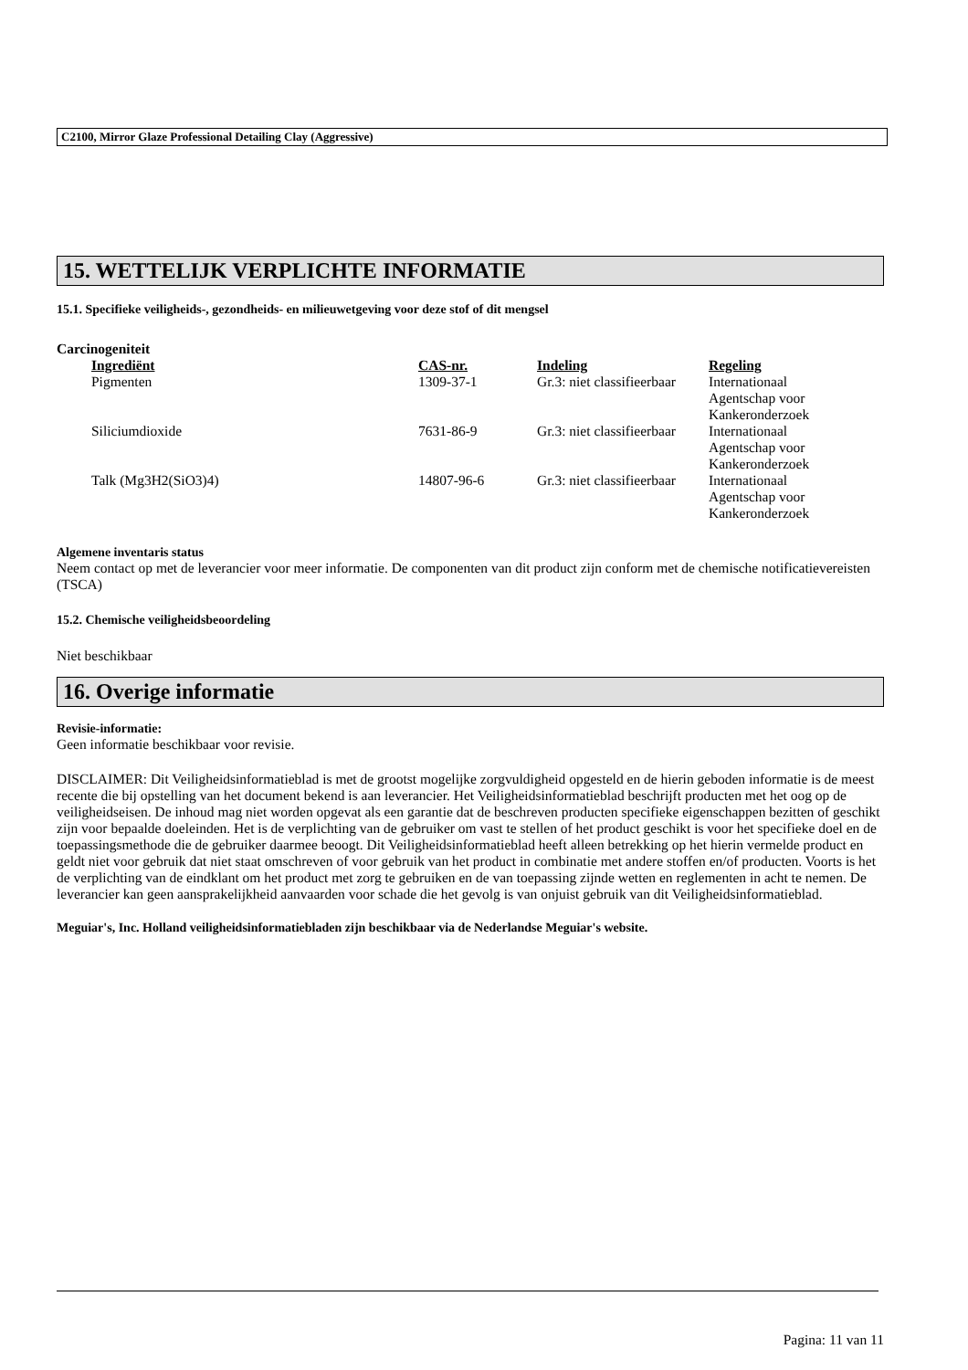C2100, Mirror Glaze Professional Detailing Clay (Aggressive)
15. WETTELIJK VERPLICHTE INFORMATIE
15.1. Specifieke veiligheids-, gezondheids- en milieuwetgeving voor deze stof of dit mengsel
Carcinogeniteit
| Ingrediënt | CAS-nr. | Indeling | Regeling |
| --- | --- | --- | --- |
| Pigmenten | 1309-37-1 | Gr.3: niet classifieerbaar | Internationaal Agentschap voor Kankeronderzoek |
| Siliciumdioxide | 7631-86-9 | Gr.3: niet classifieerbaar | Internationaal Agentschap voor Kankeronderzoek |
| Talk (Mg3H2(SiO3)4) | 14807-96-6 | Gr.3: niet classifieerbaar | Internationaal Agentschap voor Kankeronderzoek |
Algemene inventaris status
Neem contact op met de leverancier voor meer informatie. De componenten van dit product zijn conform met de chemische notificatievereisten (TSCA)
15.2. Chemische veiligheidsbeoordeling
Niet beschikbaar
16. Overige informatie
Revisie-informatie:
Geen informatie beschikbaar voor revisie.
DISCLAIMER: Dit Veiligheidsinformatieblad is met de grootst mogelijke zorgvuldigheid opgesteld en de hierin geboden informatie is de meest recente die bij opstelling van het document bekend is aan leverancier. Het Veiligheidsinformatieblad beschrijft producten met het oog op de veiligheidseisen. De inhoud mag niet worden opgevat als een garantie dat de beschreven producten specifieke eigenschappen bezitten of geschikt zijn voor bepaalde doeleinden. Het is de verplichting van de gebruiker om vast te stellen of het product geschikt is voor het specifieke doel en de toepassingsmethode die de gebruiker daarmee beoogt. Dit Veiligheidsinformatieblad heeft alleen betrekking op het hierin vermelde product en geldt niet voor gebruik dat niet staat omschreven of voor gebruik van het product in combinatie met andere stoffen en/of producten. Voorts is het de verplichting van de eindklant om het product met zorg te gebruiken en de van toepassing zijnde wetten en reglementen in acht te nemen. De leverancier kan geen aansprakelijkheid aanvaarden voor schade die het gevolg is van onjuist gebruik van dit Veiligheidsinformatieblad.
Meguiar's, Inc. Holland veiligheidsinformatiebladen zijn beschikbaar via de Nederlandse Meguiar's website.
Pagina: 11 van 11